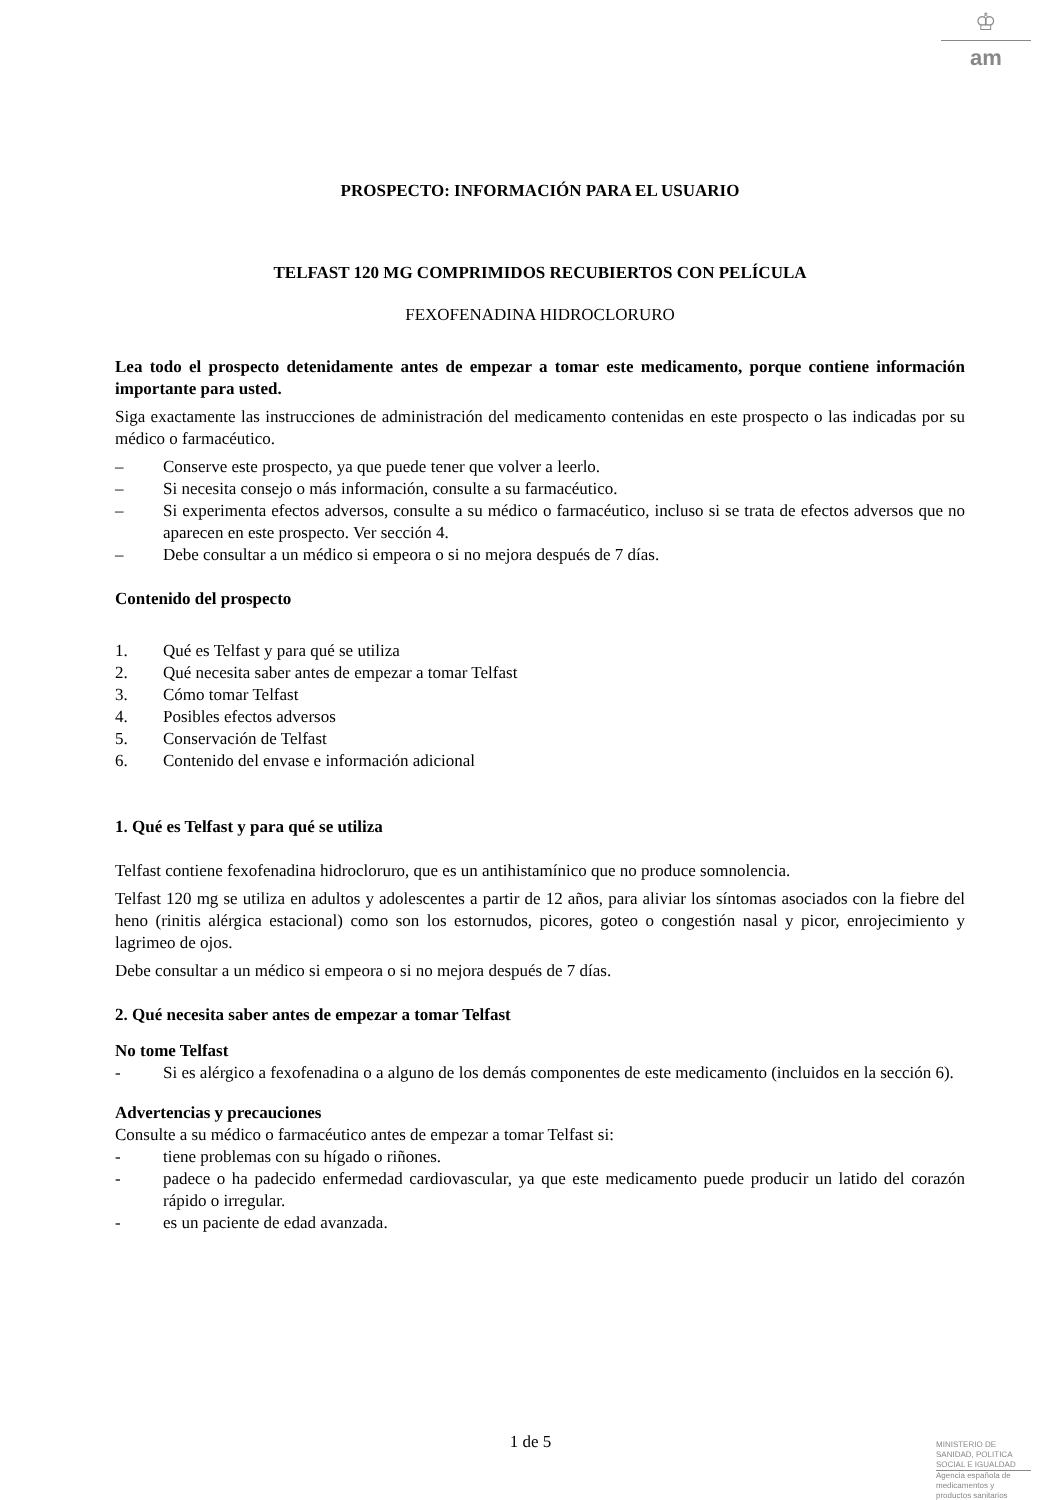♔
am
PROSPECTO: INFORMACIÓN PARA EL USUARIO
TELFAST 120 MG COMPRIMIDOS RECUBIERTOS CON PELÍCULA
FEXOFENADINA HIDROCLORURO
Lea todo el prospecto detenidamente antes de empezar a tomar este medicamento, porque contiene información importante para usted.
Siga exactamente las instrucciones de administración del medicamento contenidas en este prospecto o las indicadas por su médico o farmacéutico.
– Conserve este prospecto, ya que puede tener que volver a leerlo.
– Si necesita consejo o más información, consulte a su farmacéutico.
– Si experimenta efectos adversos, consulte a su médico o farmacéutico, incluso si se trata de efectos adversos que no aparecen en este prospecto. Ver sección 4.
– Debe consultar a un médico si empeora o si no mejora después de 7 días.
Contenido del prospecto
1. Qué es Telfast y para qué se utiliza
2. Qué necesita saber antes de empezar a tomar Telfast
3. Cómo tomar Telfast
4. Posibles efectos adversos
5. Conservación de Telfast
6. Contenido del envase e información adicional
1. Qué es Telfast y para qué se utiliza
Telfast contiene fexofenadina hidrocloruro, que es un antihistamínico que no produce somnolencia.
Telfast 120 mg se utiliza en adultos y adolescentes a partir de 12 años, para aliviar los síntomas asociados con la fiebre del heno (rinitis alérgica estacional) como son los estornudos, picores, goteo o congestión nasal y picor, enrojecimiento y lagrimeo de ojos.
Debe consultar a un médico si empeora o si no mejora después de 7 días.
2. Qué necesita saber antes de empezar a tomar Telfast
No tome Telfast
- Si es alérgico a fexofenadina o a alguno de los demás componentes de este medicamento (incluidos en la sección 6).
Advertencias y precauciones
Consulte a su médico o farmacéutico antes de empezar a tomar Telfast si:
- tiene problemas con su hígado o riñones.
- padece o ha padecido enfermedad cardiovascular, ya que este medicamento puede producir un latido del corazón rápido o irregular.
- es un paciente de edad avanzada.
1 de 5
MINISTERIO DE
SANIDAD, POLITICA
SOCIAL E IGUALDAD
Agencia española de
medicamentos y
productos sanitarios